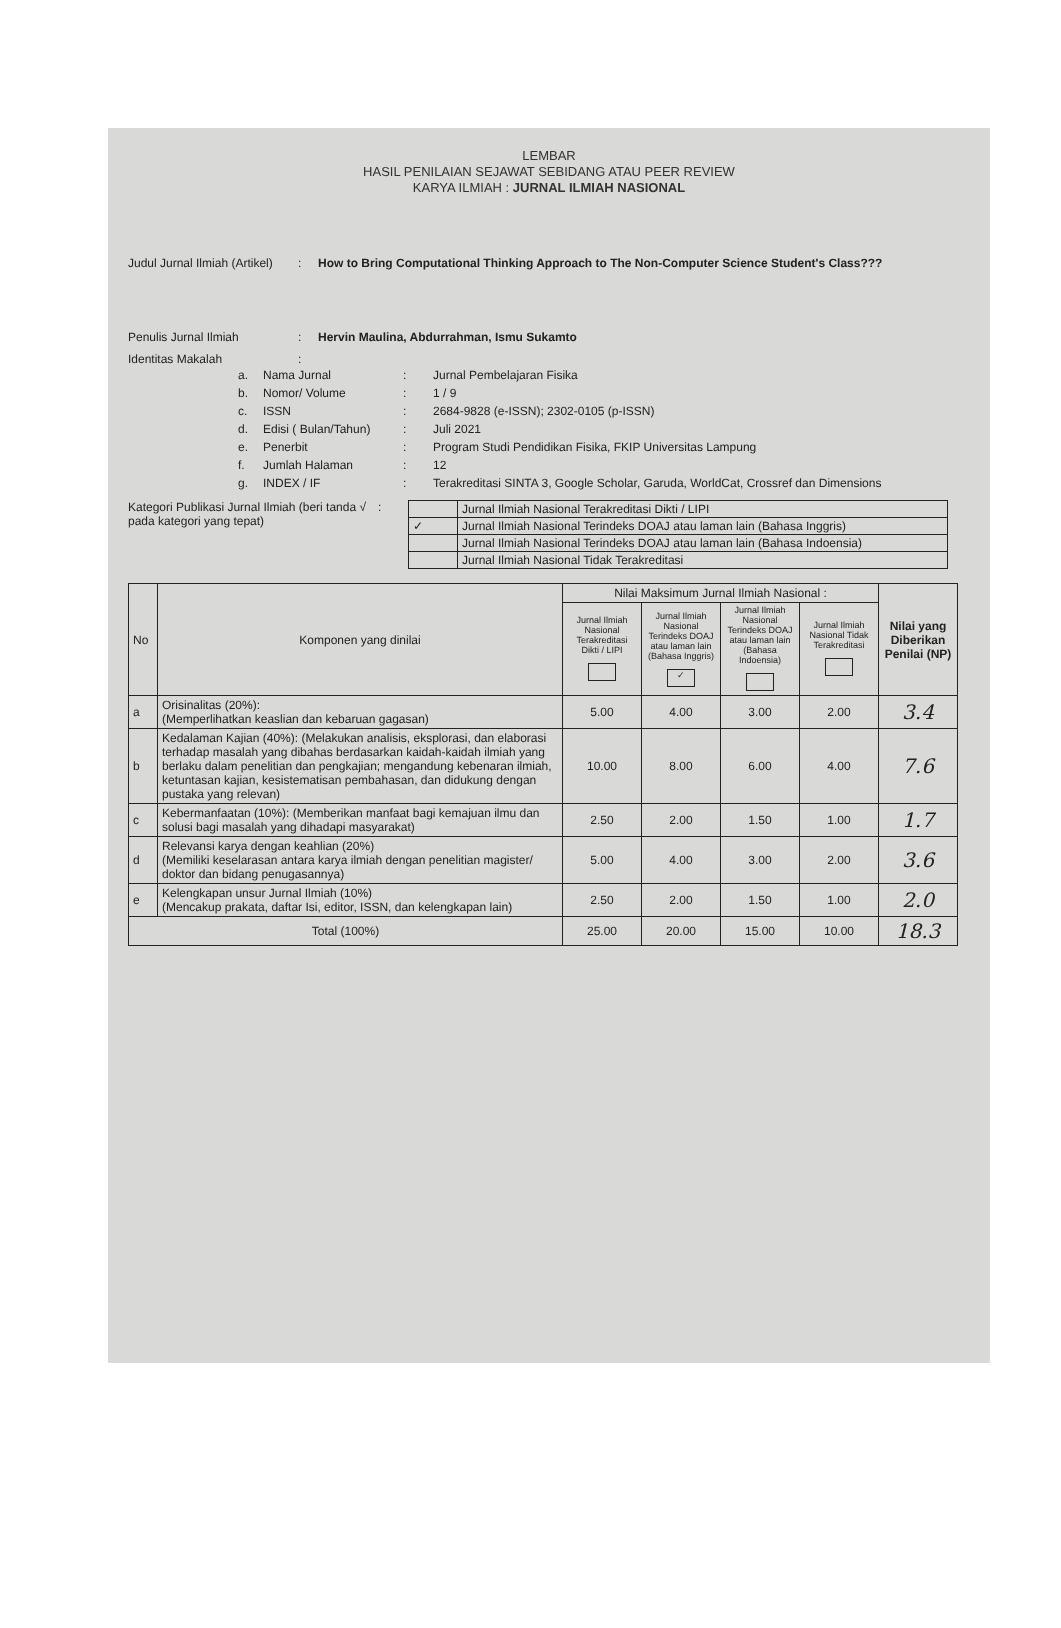LEMBAR
HASIL PENILAIAN SEJAWAT SEBIDANG ATAU PEER REVIEW
KARYA ILMIAH : JURNAL ILMIAH NASIONAL
Judul Jurnal Ilmiah (Artikel)
: How to Bring Computational Thinking Approach to The Non-Computer Science Student's Class???
Penulis Jurnal Ilmiah : Hervin Maulina, Abdurrahman, Ismu Sukamto
Identitas Makalah :
a. Nama Jurnal: Jurnal Pembelajaran Fisika
b. Nomor/ Volume: 1 / 9
c. ISSN: 2684-9828 (e-ISSN); 2302-0105 (p-ISSN)
d. Edisi ( Bulan/Tahun): Juli 2021
e. Penerbit: Program Studi Pendidikan Fisika, FKIP Universitas Lampung
f. Jumlah Halaman: 12
g. INDEX / IF: Terakreditasi SINTA 3, Google Scholar, Garuda, WorldCat, Crossref dan Dimensions
Kategori Publikasi Jurnal Ilmiah (beri tanda √ pada kategori yang tepat)
:
| | Jurnal Ilmiah Nasional Terakreditasi Dikti / LIPI |
| ✓ | Jurnal Ilmiah Nasional Terindeks DOAJ atau laman lain (Bahasa Inggris) |
| | Jurnal Ilmiah Nasional Terindeks DOAJ atau laman lain (Bahasa Indoensia) |
| | Jurnal Ilmiah Nasional Tidak Terakreditasi |
| No | Komponen yang dinilai | Nilai Maksimum Jurnal Ilmiah Nasional : | | | | Nilai yang Diberikan Penilai (NP) |
| | | Jurnal Ilmiah Nasional Terakreditasi Dikti / LIPI | Jurnal Ilmiah Nasional Terindeks DOAJ atau laman lain (Bahasa Inggris) ✓ | Jurnal Ilmiah Nasional Terindeks DOAJ atau laman lain (Bahasa Indoensia) | Jurnal Ilmiah Nasional Tidak Terakreditasi | |
| a | Orisinalitas (20%): (Memperlihatkan keaslian dan kebaruan gagasan) | 5.00 | 4.00 | 3.00 | 2.00 | 3.4 |
| b | Kedalaman Kajian (40%): (Melakukan analisis, eksplorasi, dan elaborasi terhadap masalah yang dibahas berdasarkan kaidah-kaidah ilmiah yang berlaku dalam penelitian dan pengkajian; mengandung kebenaran ilmiah, ketuntasan kajian, kesistematisan pembahasan, dan didukung dengan pustaka yang relevan) | 10.00 | 8.00 | 6.00 | 4.00 | 7.6 |
| c | Kebermanfaatan (10%): (Memberikan manfaat bagi kemajuan ilmu dan solusi bagi masalah yang dihadapi masyarakat) | 2.50 | 2.00 | 1.50 | 1.00 | 1.7 |
| d | Relevansi karya dengan keahlian (20%) (Memiliki keselarasan antara karya ilmiah dengan penelitian magister/ doktor dan bidang penugasannya) | 5.00 | 4.00 | 3.00 | 2.00 | 3.6 |
| e | Kelengkapan unsur Jurnal Ilmiah (10%) (Mencakup prakata, daftar Isi, editor, ISSN, dan kelengkapan lain) | 2.50 | 2.00 | 1.50 | 1.00 | 2.0 |
| Total (100%) | | 25.00 | 20.00 | 15.00 | 10.00 | 18.3 |